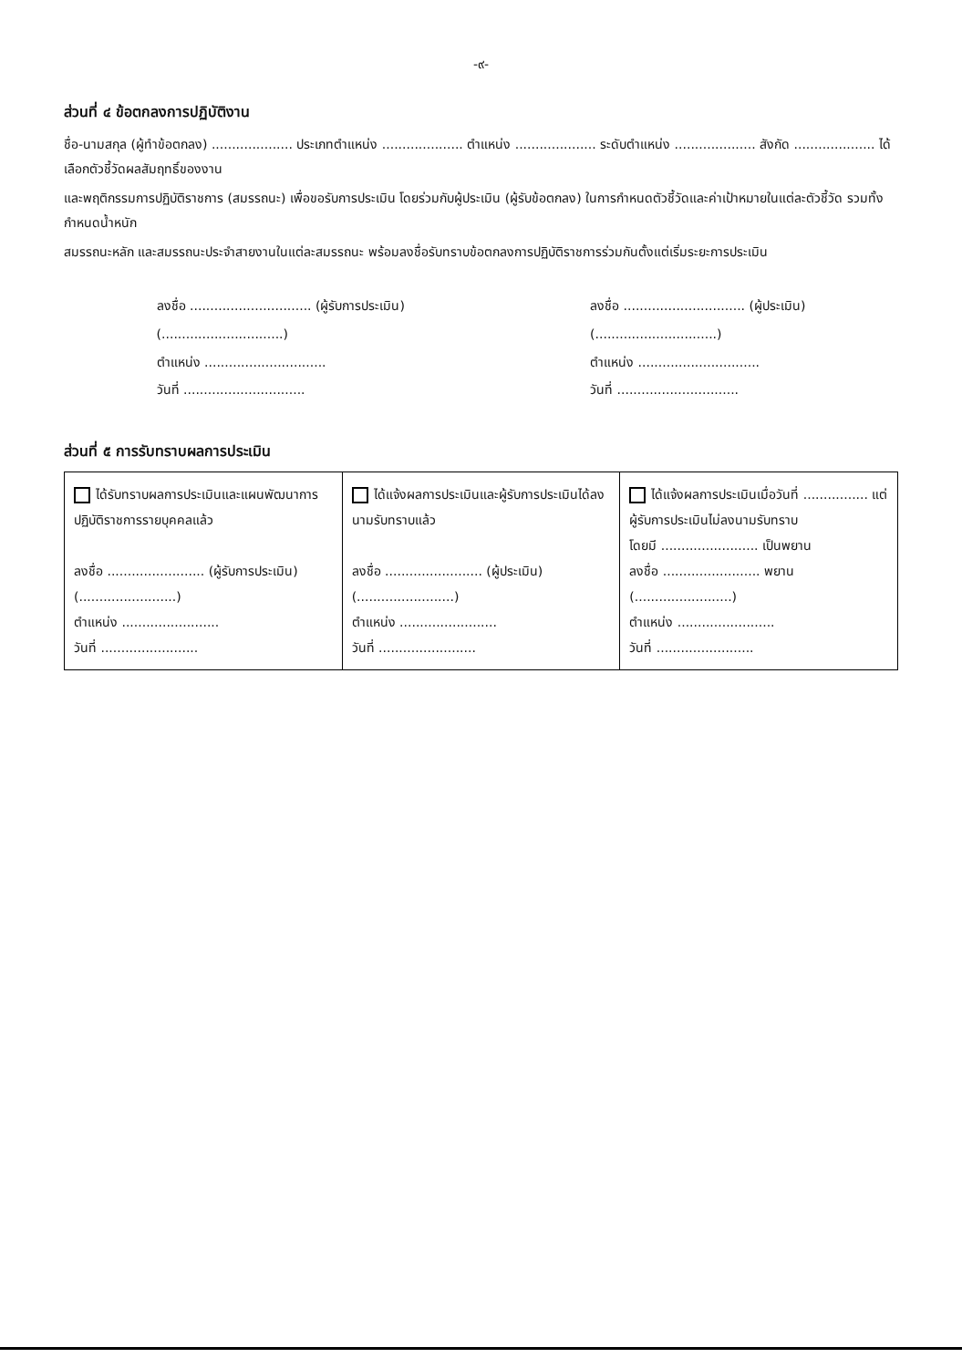-๙-
ส่วนที่ ๔ ข้อตกลงการปฏิบัติงาน
ชื่อ-นามสกุล (ผู้ทำข้อตกลง) .................... ประเภทตำแหน่ง .................... ตำแหน่ง .................... ระดับตำแหน่ง .................... สังกัด .................... ได้เลือกตัวชี้วัดผลสัมฤทธิ์ของงาน
และพฤติกรรมการปฏิบัติราชการ (สมรรถนะ) เพื่อขอรับการประเมิน โดยร่วมกับผู้ประเมิน (ผู้รับข้อตกลง) ในการกำหนดตัวชี้วัดและค่าเป้าหมายในแต่ละตัวชี้วัด รวมทั้งกำหนดน้ำหนัก
สมรรถนะหลัก และสมรรถนะประจำสายงานในแต่ละสมรรถนะ พร้อมลงชื่อรับทราบข้อตกลงการปฏิบัติราชการร่วมกันตั้งแต่เริ่มระยะการประเมิน
ลงชื่อ .............................. (ผู้รับการประเมิน)
(..............................)
ตำแหน่ง ..............................
วันที่ ..............................
ลงชื่อ .............................. (ผู้ประเมิน)
(..............................)
ตำแหน่ง ..............................
วันที่ ..............................
ส่วนที่ ๕ การรับทราบผลการประเมิน
| ได้รับทราบผลการประเมินและแผนพัฒนาการปฏิบัติราชการรายบุคคลแล้ว ลงชื่อ ........................ (ผู้รับการประเมิน) (........................) ตำแหน่ง ........................ วันที่ ........................ | ได้แจ้งผลการประเมินและผู้รับการประเมินได้ลงนามรับทราบแล้ว ลงชื่อ ........................ (ผู้ประเมิน) (........................) ตำแหน่ง ........................ วันที่ ........................ | ได้แจ้งผลการประเมินเมื่อวันที่ ................ แต่ผู้รับการประเมินไม่ลงนามรับทราบ โดยมี ........................ เป็นพยาน ลงชื่อ ........................ พยาน (........................) ตำแหน่ง ........................ วันที่ ........................ |